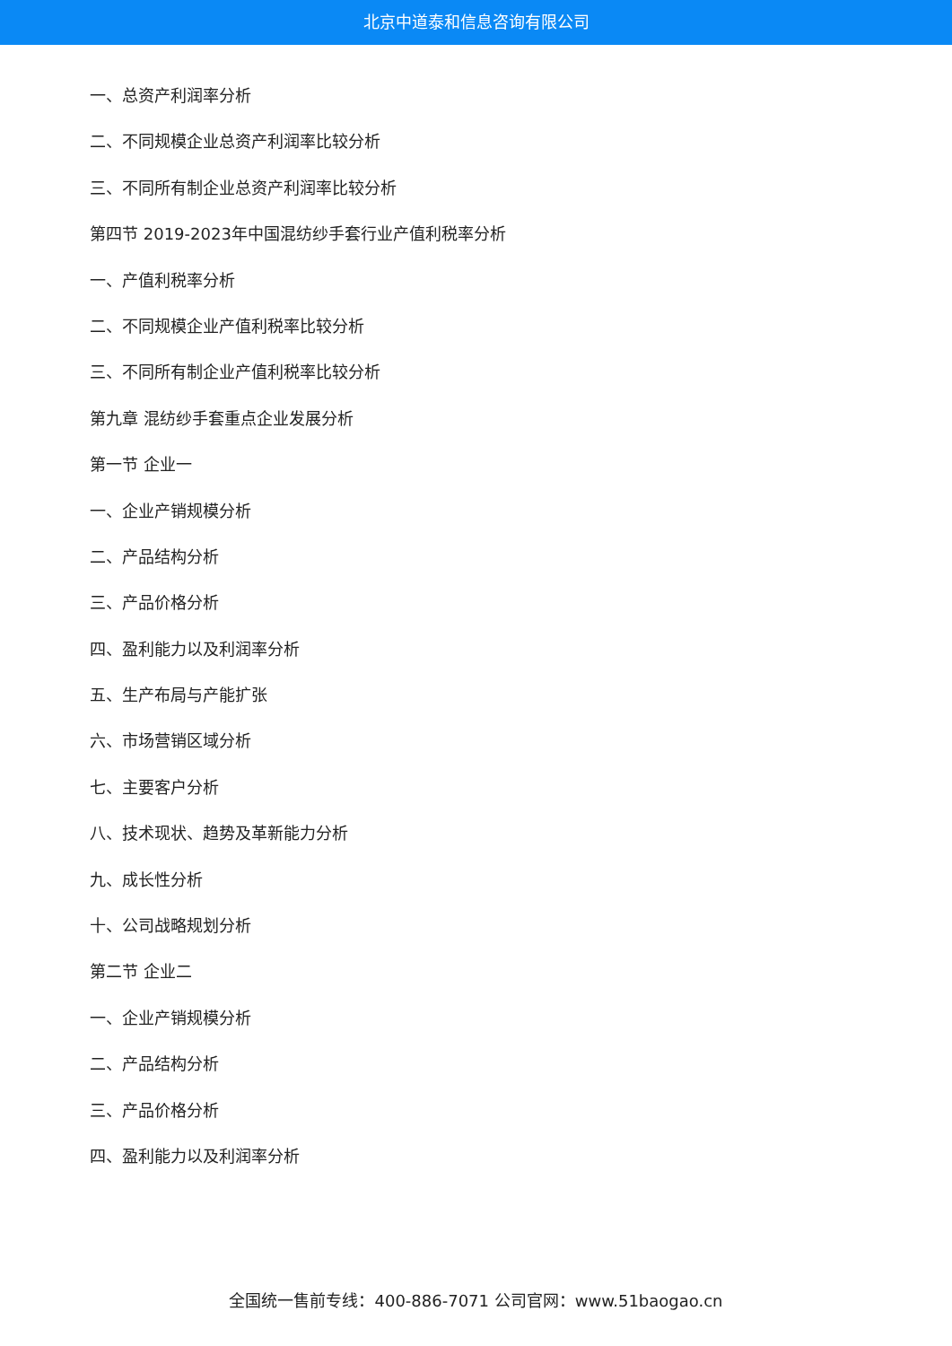北京中道泰和信息咨询有限公司
一、总资产利润率分析
二、不同规模企业总资产利润率比较分析
三、不同所有制企业总资产利润率比较分析
第四节 2019-2023年中国混纺纱手套行业产值利税率分析
一、产值利税率分析
二、不同规模企业产值利税率比较分析
三、不同所有制企业产值利税率比较分析
第九章 混纺纱手套重点企业发展分析
第一节 企业一
一、企业产销规模分析
二、产品结构分析
三、产品价格分析
四、盈利能力以及利润率分析
五、生产布局与产能扩张
六、市场营销区域分析
七、主要客户分析
八、技术现状、趋势及革新能力分析
九、成长性分析
十、公司战略规划分析
第二节 企业二
一、企业产销规模分析
二、产品结构分析
三、产品价格分析
四、盈利能力以及利润率分析
全国统一售前专线：400-886-7071 公司官网：www.51baogao.cn